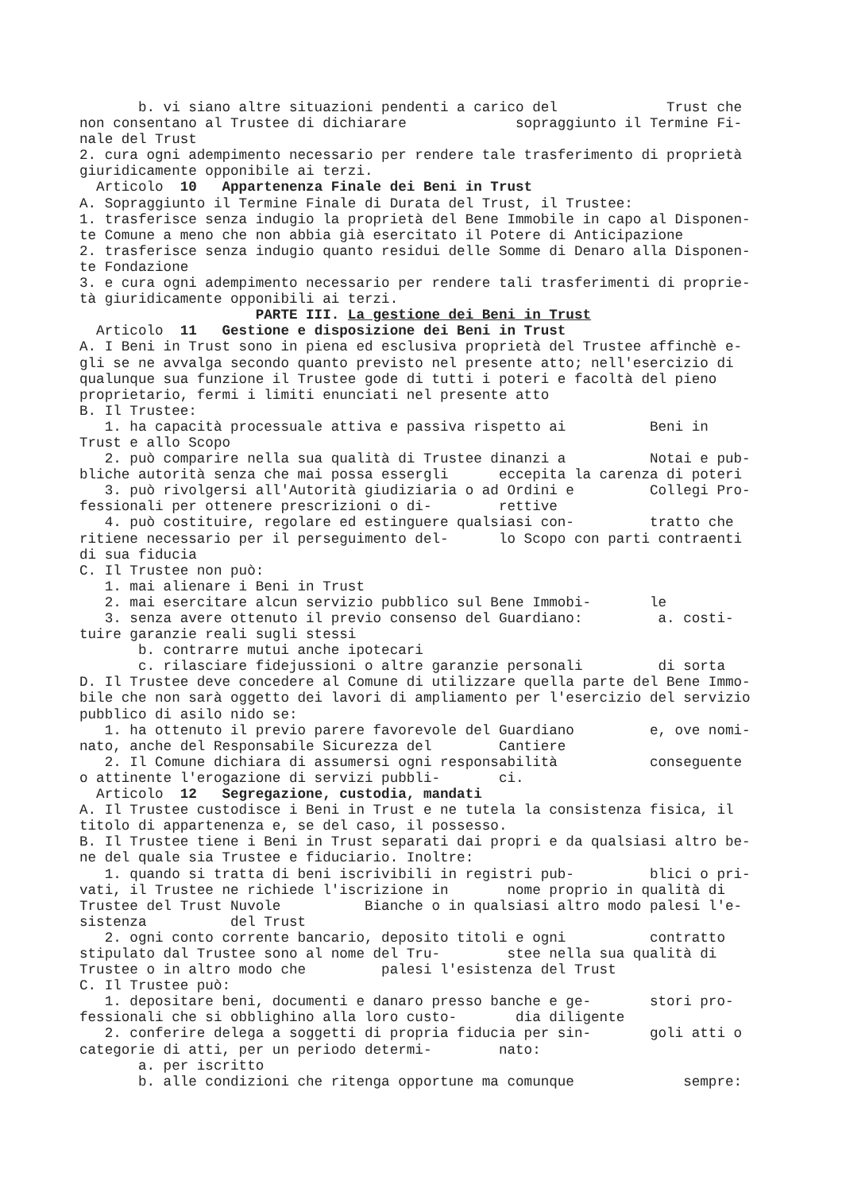b. vi siano altre situazioni pendenti a carico del Trust che non consentano al Trustee di dichiarare sopraggiunto il Termine Fi- nale del Trust 2. cura ogni adempimento necessario per rendere tale trasferimento di proprietà giuridicamente opponibile ai terzi. Articolo 10 Appartenenza Finale dei Beni in Trust A. Sopraggiunto il Termine Finale di Durata del Trust, il Trustee: 1. trasferisce senza indugio la proprietà del Bene Immobile in capo al Disponen- te Comune a meno che non abbia già esercitato il Potere di Anticipazione 2. trasferisce senza indugio quanto residui delle Somme di Denaro alla Disponen- te Fondazione 3. e cura ogni adempimento necessario per rendere tali trasferimenti di proprie- tà giuridicamente opponibili ai terzi. PARTE III. La gestione dei Beni in Trust Articolo 11 Gestione e disposizione dei Beni in Trust A. I Beni in Trust sono in piena ed esclusiva proprietà del Trustee affinchè e- gli se ne avvalga secondo quanto previsto nel presente atto; nell'esercizio di qualunque sua funzione il Trustee gode di tutti i poteri e facoltà del pieno proprietario, fermi i limiti enunciati nel presente atto B. Il Trustee: 1. ha capacità processuale attiva e passiva rispetto ai Beni in Trust e allo Scopo 2. può comparire nella sua qualità di Trustee dinanzi a Notai e pub- bliche autorità senza che mai possa essergli eccepita la carenza di poteri 3. può rivolgersi all'Autorità giudiziaria o ad Ordini e Collegi Pro- fessionali per ottenere prescrizioni o di- rettive 4. può costituire, regolare ed estinguere qualsiasi con- tratto che ritiene necessario per il perseguimento del- lo Scopo con parti contraenti di sua fiducia C. Il Trustee non può: 1. mai alienare i Beni in Trust 2. mai esercitare alcun servizio pubblico sul Bene Immobi- le 3. senza avere ottenuto il previo consenso del Guardiano: a. costi- tuire garanzie reali sugli stessi b. contrarre mutui anche ipotecari c. rilasciare fidejussioni o altre garanzie personali di sorta D. Il Trustee deve concedere al Comune di utilizzare quella parte del Bene Immo- bile che non sarà oggetto dei lavori di ampliamento per l'esercizio del servizio pubblico di asilo nido se: 1. ha ottenuto il previo parere favorevole del Guardiano e, ove nomi- nato, anche del Responsabile Sicurezza del Cantiere 2. Il Comune dichiara di assumersi ogni responsabilità conseguente o attinente l'erogazione di servizi pubbli- ci. Articolo 12 Segregazione, custodia, mandati A. Il Trustee custodisce i Beni in Trust e ne tutela la consistenza fisica, il titolo di appartenenza e, se del caso, il possesso. B. Il Trustee tiene i Beni in Trust separati dai propri e da qualsiasi altro be- ne del quale sia Trustee e fiduciario. Inoltre: 1. quando si tratta di beni iscrivibili in registri pub- blici o pri- vati, il Trustee ne richiede l'iscrizione in nome proprio in qualità di Trustee del Trust Nuvole Bianche o in qualsiasi altro modo palesi l'e- sistenza del Trust 2. ogni conto corrente bancario, deposito titoli e ogni contratto stipulato dal Trustee sono al nome del Tru- stee nella sua qualità di Trustee o in altro modo che palesi l'esistenza del Trust C. Il Trustee può: 1. depositare beni, documenti e danaro presso banche e ge- stori pro- fessionali che si obblighino alla loro custo- dia diligente 2. conferire delega a soggetti di propria fiducia per sin- goli atti o categorie di atti, per un periodo determi- nato: a. per iscritto b. alle condizioni che ritenga opportune ma comunque sempre: